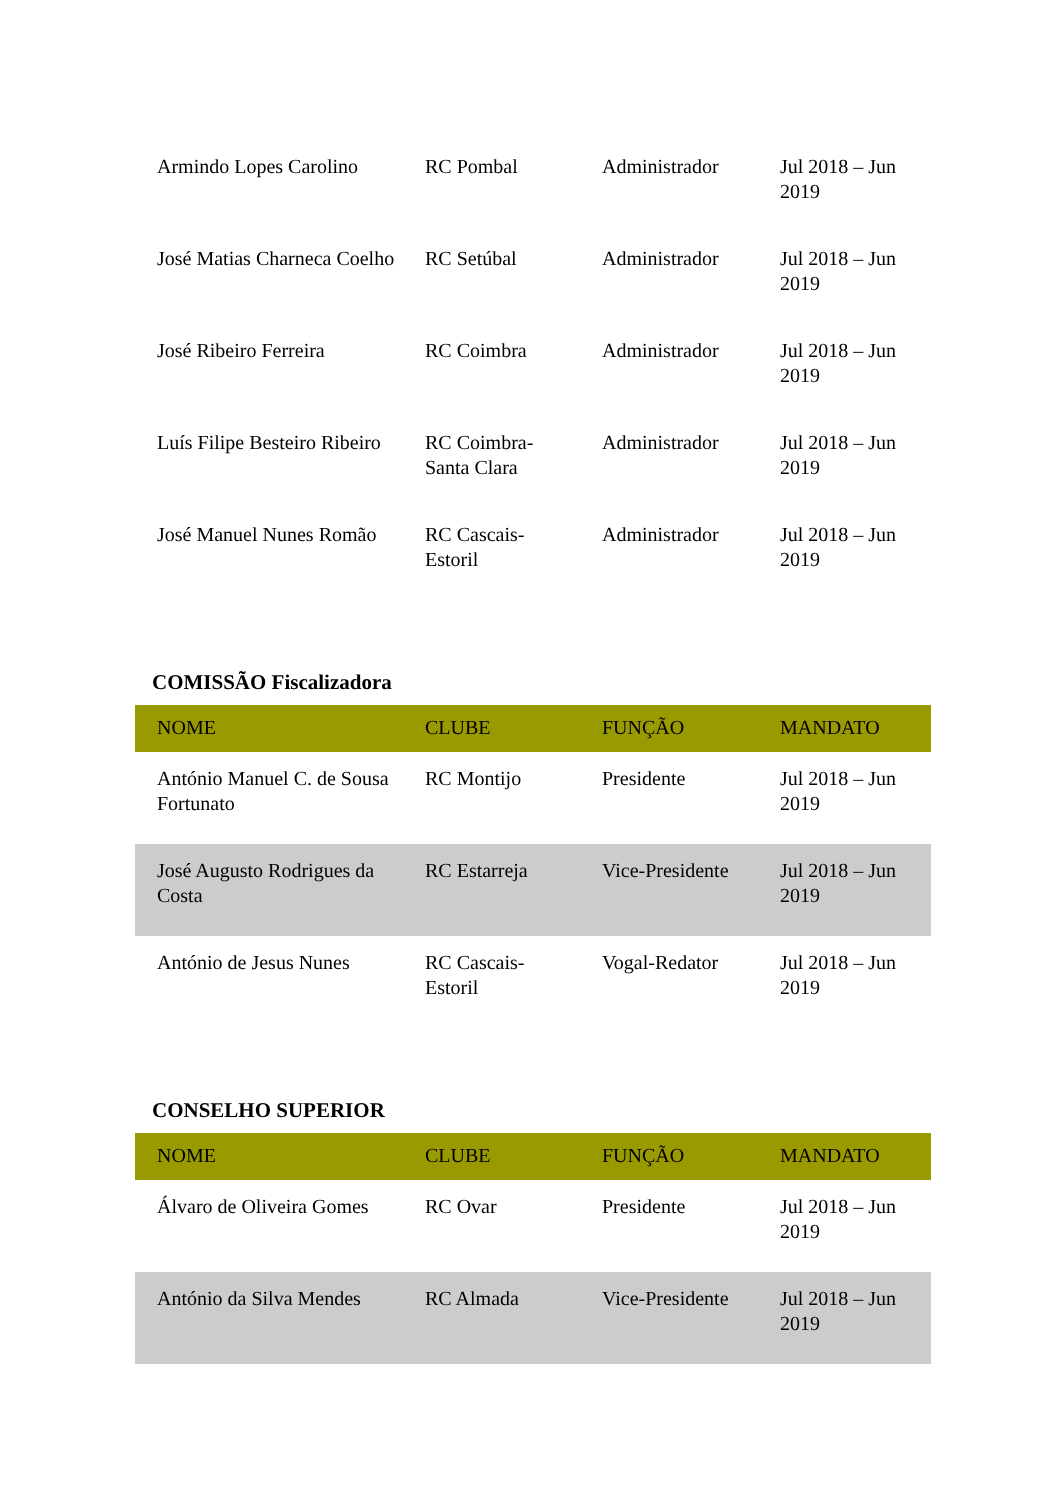| Armindo Lopes Carolino | RC Pombal | Administrador | Jul 2018 – Jun 2019 |
| José Matias Charneca Coelho | RC Setúbal | Administrador | Jul 2018 – Jun 2019 |
| José Ribeiro Ferreira | RC Coimbra | Administrador | Jul 2018 – Jun 2019 |
| Luís Filipe Besteiro Ribeiro | RC Coimbra-Santa Clara | Administrador | Jul 2018 – Jun 2019 |
| José Manuel Nunes Romão | RC Cascais-Estoril | Administrador | Jul 2018 – Jun 2019 |
COMISSÃO Fiscalizadora
| NOME | CLUBE | FUNÇÃO | MANDATO |
| --- | --- | --- | --- |
| António Manuel C. de Sousa Fortunato | RC Montijo | Presidente | Jul 2018 – Jun 2019 |
| José Augusto Rodrigues da Costa | RC Estarreja | Vice-Presidente | Jul 2018 – Jun 2019 |
| António de Jesus Nunes | RC Cascais-Estoril | Vogal-Redator | Jul 2018 – Jun 2019 |
CONSELHO SUPERIOR
| NOME | CLUBE | FUNÇÃO | MANDATO |
| --- | --- | --- | --- |
| Álvaro de Oliveira Gomes | RC Ovar | Presidente | Jul 2018 – Jun 2019 |
| António da Silva Mendes | RC Almada | Vice-Presidente | Jul 2018 – Jun 2019 |